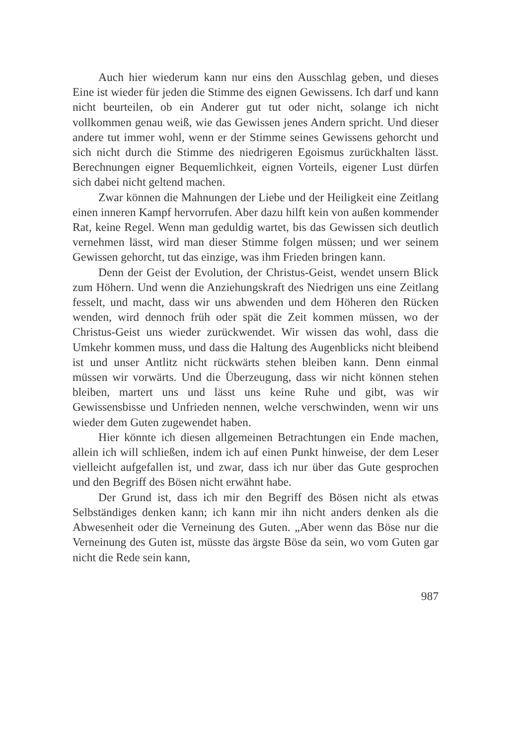Auch hier wiederum kann nur eins den Ausschlag geben, und dieses Eine ist wieder für jeden die Stimme des eignen Gewissens. Ich darf und kann nicht beurteilen, ob ein Anderer gut tut oder nicht, solange ich nicht vollkommen genau weiß, wie das Gewissen jenes Andern spricht. Und dieser andere tut immer wohl, wenn er der Stimme seines Gewissens gehorcht und sich nicht durch die Stimme des niedrigeren Egoismus zurückhalten lässt. Berechnungen eigner Bequemlichkeit, eignen Vorteils, eigener Lust dürfen sich dabei nicht geltend machen.
Zwar können die Mahnungen der Liebe und der Heiligkeit eine Zeitlang einen inneren Kampf hervorrufen. Aber dazu hilft kein von außen kommender Rat, keine Regel. Wenn man geduldig wartet, bis das Gewissen sich deutlich vernehmen lässt, wird man dieser Stimme folgen müssen; und wer seinem Gewissen gehorcht, tut das einzige, was ihm Frieden bringen kann.
Denn der Geist der Evolution, der Christus-Geist, wendet unsern Blick zum Höhern. Und wenn die Anziehungskraft des Niedrigen uns eine Zeitlang fesselt, und macht, dass wir uns abwenden und dem Höheren den Rücken wenden, wird dennoch früh oder spät die Zeit kommen müssen, wo der Christus-Geist uns wieder zurückwendet. Wir wissen das wohl, dass die Umkehr kommen muss, und dass die Haltung des Augenblicks nicht bleibend ist und unser Antlitz nicht rückwärts stehen bleiben kann. Denn einmal müssen wir vorwärts. Und die Überzeugung, dass wir nicht können stehen bleiben, martert uns und lässt uns keine Ruhe und gibt, was wir Gewissensbisse und Unfrieden nennen, welche verschwinden, wenn wir uns wieder dem Guten zugewendet haben.
Hier könnte ich diesen allgemeinen Betrachtungen ein Ende machen, allein ich will schließen, indem ich auf einen Punkt hinweise, der dem Leser vielleicht aufgefallen ist, und zwar, dass ich nur über das Gute gesprochen und den Begriff des Bösen nicht erwähnt habe.
Der Grund ist, dass ich mir den Begriff des Bösen nicht als etwas Selbständiges denken kann; ich kann mir ihn nicht anders denken als die Abwesenheit oder die Verneinung des Guten. „Aber wenn das Böse nur die Verneinung des Guten ist, müsste das ärgste Böse da sein, wo vom Guten gar nicht die Rede sein kann,
987